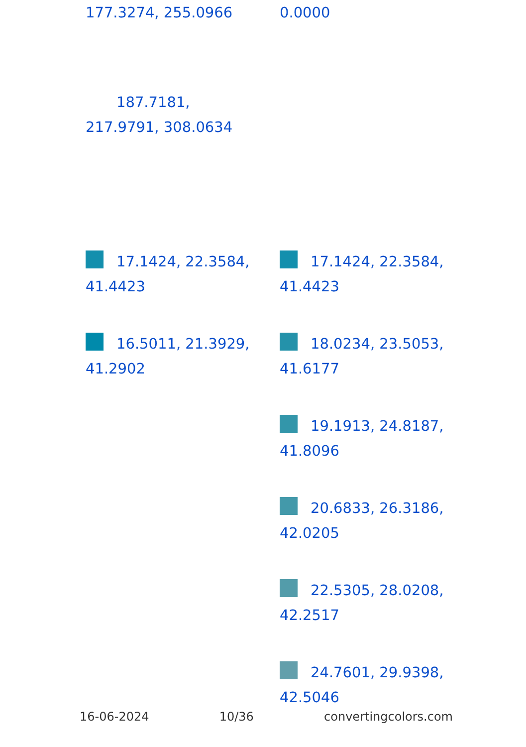| 177.3274, 255.0966 | 0.0000 |
| 187.7181, 217.9791, 308.0634 | |
| 17.1424, 22.3584, 41.4423 | 17.1424, 22.3584, 41.4423 |
| 16.5011, 21.3929, 41.2902 | 18.0234, 23.5053, 41.6177 |
| | 19.1913, 24.8187, 41.8096 |
| | 20.6833, 26.3186, 42.0205 |
| | 22.5305, 28.0208, 42.2517 |
| | 24.7601, 29.9398, 42.5046 |
16-06-2024 10/36 convertingcolors.com